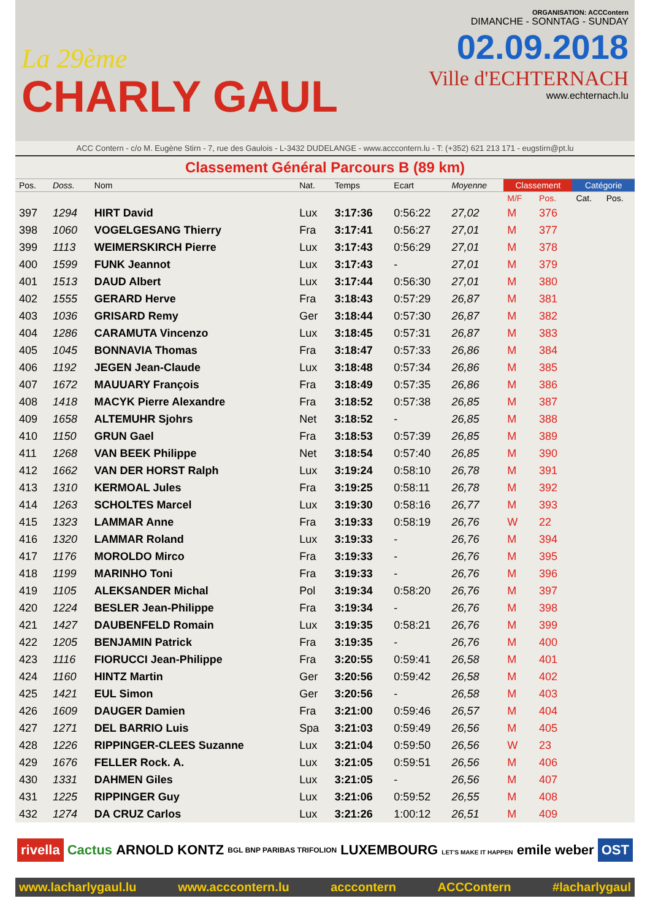La 29ème
CHARLY GAUL
ORGANISATION: ACCContern
DIMANCHE - SONNTAG - SUNDAY
02.09.2018
Ville d'ECHTERNACH
www.echternach.lu
ACC Contern - c/o M. Eugène Stirn - 7, rue des Gaulois - L-3432 DUDELANGE - www.acccontern.lu - T: (+352) 621 213 171 - eugstirn@pt.lu
Classement Général Parcours B (89 km)
| Pos. | Doss. | Nom | Nat. | Temps | Ecart | Moyenne | Classement | | Catégorie | |
| --- | --- | --- | --- | --- | --- | --- | --- | --- | --- | --- |
| | | | | | | | M/F | Pos. | Cat. | Pos. |
| 397 | 1294 | HIRT David | Lux | 3:17:36 | 0:56:22 | 27,02 | M | 376 | | |
| 398 | 1060 | VOGELGESANG Thierry | Fra | 3:17:41 | 0:56:27 | 27,01 | M | 377 | | |
| 399 | 1113 | WEIMERSKIRCH Pierre | Lux | 3:17:43 | 0:56:29 | 27,01 | M | 378 | | |
| 400 | 1599 | FUNK Jeannot | Lux | 3:17:43 | - | 27,01 | M | 379 | | |
| 401 | 1513 | DAUD Albert | Lux | 3:17:44 | 0:56:30 | 27,01 | M | 380 | | |
| 402 | 1555 | GERARD Herve | Fra | 3:18:43 | 0:57:29 | 26,87 | M | 381 | | |
| 403 | 1036 | GRISARD Remy | Ger | 3:18:44 | 0:57:30 | 26,87 | M | 382 | | |
| 404 | 1286 | CARAMUTA Vincenzo | Lux | 3:18:45 | 0:57:31 | 26,87 | M | 383 | | |
| 405 | 1045 | BONNAVIA Thomas | Fra | 3:18:47 | 0:57:33 | 26,86 | M | 384 | | |
| 406 | 1192 | JEGEN Jean-Claude | Lux | 3:18:48 | 0:57:34 | 26,86 | M | 385 | | |
| 407 | 1672 | MAUUARY François | Fra | 3:18:49 | 0:57:35 | 26,86 | M | 386 | | |
| 408 | 1418 | MACYK Pierre Alexandre | Fra | 3:18:52 | 0:57:38 | 26,85 | M | 387 | | |
| 409 | 1658 | ALTEMUHR Sjohrs | Net | 3:18:52 | - | 26,85 | M | 388 | | |
| 410 | 1150 | GRUN Gael | Fra | 3:18:53 | 0:57:39 | 26,85 | M | 389 | | |
| 411 | 1268 | VAN BEEK Philippe | Net | 3:18:54 | 0:57:40 | 26,85 | M | 390 | | |
| 412 | 1662 | VAN DER HORST Ralph | Lux | 3:19:24 | 0:58:10 | 26,78 | M | 391 | | |
| 413 | 1310 | KERMOAL Jules | Fra | 3:19:25 | 0:58:11 | 26,78 | M | 392 | | |
| 414 | 1263 | SCHOLTES Marcel | Lux | 3:19:30 | 0:58:16 | 26,77 | M | 393 | | |
| 415 | 1323 | LAMMAR Anne | Fra | 3:19:33 | 0:58:19 | 26,76 | W | 22 | | |
| 416 | 1320 | LAMMAR Roland | Lux | 3:19:33 | - | 26,76 | M | 394 | | |
| 417 | 1176 | MOROLDO Mirco | Fra | 3:19:33 | - | 26,76 | M | 395 | | |
| 418 | 1199 | MARINHO Toni | Fra | 3:19:33 | - | 26,76 | M | 396 | | |
| 419 | 1105 | ALEKSANDER Michal | Pol | 3:19:34 | 0:58:20 | 26,76 | M | 397 | | |
| 420 | 1224 | BESLER Jean-Philippe | Fra | 3:19:34 | - | 26,76 | M | 398 | | |
| 421 | 1427 | DAUBENFELD Romain | Lux | 3:19:35 | 0:58:21 | 26,76 | M | 399 | | |
| 422 | 1205 | BENJAMIN Patrick | Fra | 3:19:35 | - | 26,76 | M | 400 | | |
| 423 | 1116 | FIORUCCI Jean-Philippe | Fra | 3:20:55 | 0:59:41 | 26,58 | M | 401 | | |
| 424 | 1160 | HINTZ Martin | Ger | 3:20:56 | 0:59:42 | 26,58 | M | 402 | | |
| 425 | 1421 | EUL Simon | Ger | 3:20:56 | - | 26,58 | M | 403 | | |
| 426 | 1609 | DAUGER Damien | Fra | 3:21:00 | 0:59:46 | 26,57 | M | 404 | | |
| 427 | 1271 | DEL BARRIO Luis | Spa | 3:21:03 | 0:59:49 | 26,56 | M | 405 | | |
| 428 | 1226 | RIPPINGER-CLEES Suzanne | Lux | 3:21:04 | 0:59:50 | 26,56 | W | 23 | | |
| 429 | 1676 | FELLER Rock. A. | Lux | 3:21:05 | 0:59:51 | 26,56 | M | 406 | | |
| 430 | 1331 | DAHMEN Giles | Lux | 3:21:05 | - | 26,56 | M | 407 | | |
| 431 | 1225 | RIPPINGER Guy | Lux | 3:21:06 | 0:59:52 | 26,55 | M | 408 | | |
| 432 | 1274 | DA CRUZ Carlos | Lux | 3:21:26 | 1:00:12 | 26,51 | M | 409 | | |
rivella Cactus ARNOLD KONTZ BGL BNP PARIBAS TRIFOLION LUXEMBOURG LET'S MAKE IT HAPPEN emile weber OST
www.lacharlygaul.lu www.acccontern.lu acccontern ACCContern #lacharlygaul